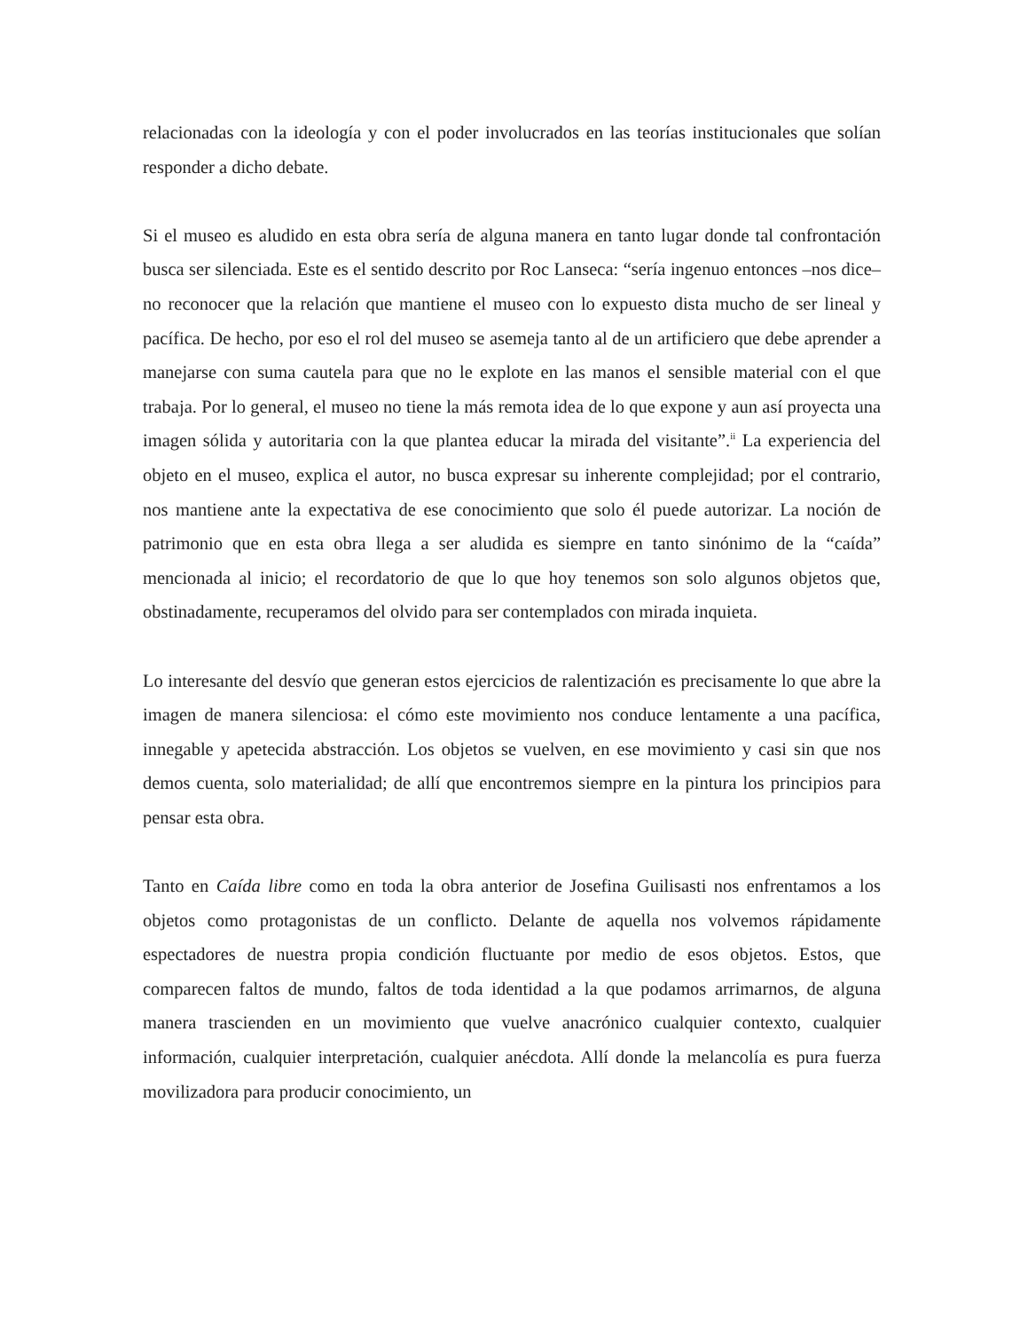relacionadas con la ideología y con el poder involucrados en las teorías institucionales que solían responder a dicho debate.
Si el museo es aludido en esta obra sería de alguna manera en tanto lugar donde tal confrontación busca ser silenciada. Este es el sentido descrito por Roc Lanseca: “sería ingenuo entonces –nos dice– no reconocer que la relación que mantiene el museo con lo expuesto dista mucho de ser lineal y pacífica. De hecho, por eso el rol del museo se asemeja tanto al de un artificiero que debe aprender a manejarse con suma cautela para que no le explote en las manos el sensible material con el que trabaja. Por lo general, el museo no tiene la más remota idea de lo que expone y aun así proyecta una imagen sólida y autoritaria con la que plantea educar la mirada del visitante”.<sup>ii</sup> La experiencia del objeto en el museo, explica el autor, no busca expresar su inherente complejidad; por el contrario, nos mantiene ante la expectativa de ese conocimiento que solo él puede autorizar. La noción de patrimonio que en esta obra llega a ser aludida es siempre en tanto sinónimo de la “caída” mencionada al inicio; el recordatorio de que lo que hoy tenemos son solo algunos objetos que, obstinadamente, recuperamos del olvido para ser contemplados con mirada inquieta.
Lo interesante del desvío que generan estos ejercicios de ralentización es precisamente lo que abre la imagen de manera silenciosa: el cómo este movimiento nos conduce lentamente a una pacífica, innegable y apetecida abstracción. Los objetos se vuelven, en ese movimiento y casi sin que nos demos cuenta, solo materialidad; de allí que encontremos siempre en la pintura los principios para pensar esta obra.
Tanto en Caída libre como en toda la obra anterior de Josefina Guilisasti nos enfrentamos a los objetos como protagonistas de un conflicto. Delante de aquella nos volvemos rápidamente espectadores de nuestra propia condición fluctuante por medio de esos objetos. Estos, que comparecen faltos de mundo, faltos de toda identidad a la que podamos arrimarnos, de alguna manera trascienden en un movimiento que vuelve anacrónico cualquier contexto, cualquier información, cualquier interpretación, cualquier anécdota. Allí donde la melancolía es pura fuerza movilizadora para producir conocimiento, un